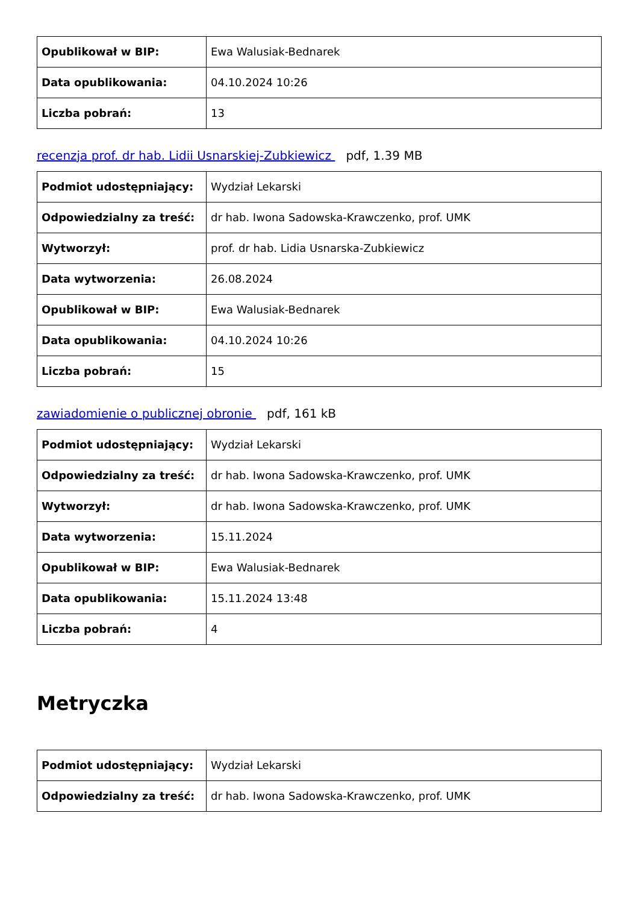| Opublikował w BIP: | Ewa Walusiak-Bednarek |
| Data opublikowania: | 04.10.2024 10:26 |
| Liczba pobrań: | 13 |
recenzja prof. dr hab. Lidii Usnarskiej-Zubkiewicz pdf, 1.39 MB
| Podmiot udostępniający: | Wydział Lekarski |
| Odpowiedzialny za treść: | dr hab. Iwona Sadowska-Krawczenko, prof. UMK |
| Wytworzył: | prof. dr hab. Lidia Usnarska-Zubkiewicz |
| Data wytworzenia: | 26.08.2024 |
| Opublikował w BIP: | Ewa Walusiak-Bednarek |
| Data opublikowania: | 04.10.2024 10:26 |
| Liczba pobrań: | 15 |
zawiadomienie o publicznej obronie pdf, 161 kB
| Podmiot udostępniający: | Wydział Lekarski |
| Odpowiedzialny za treść: | dr hab. Iwona Sadowska-Krawczenko, prof. UMK |
| Wytworzył: | dr hab. Iwona Sadowska-Krawczenko, prof. UMK |
| Data wytworzenia: | 15.11.2024 |
| Opublikował w BIP: | Ewa Walusiak-Bednarek |
| Data opublikowania: | 15.11.2024 13:48 |
| Liczba pobrań: | 4 |
Metryczka
| Podmiot udostępniający: | Wydział Lekarski |
| Odpowiedzialny za treść: | dr hab. Iwona Sadowska-Krawczenko, prof. UMK |